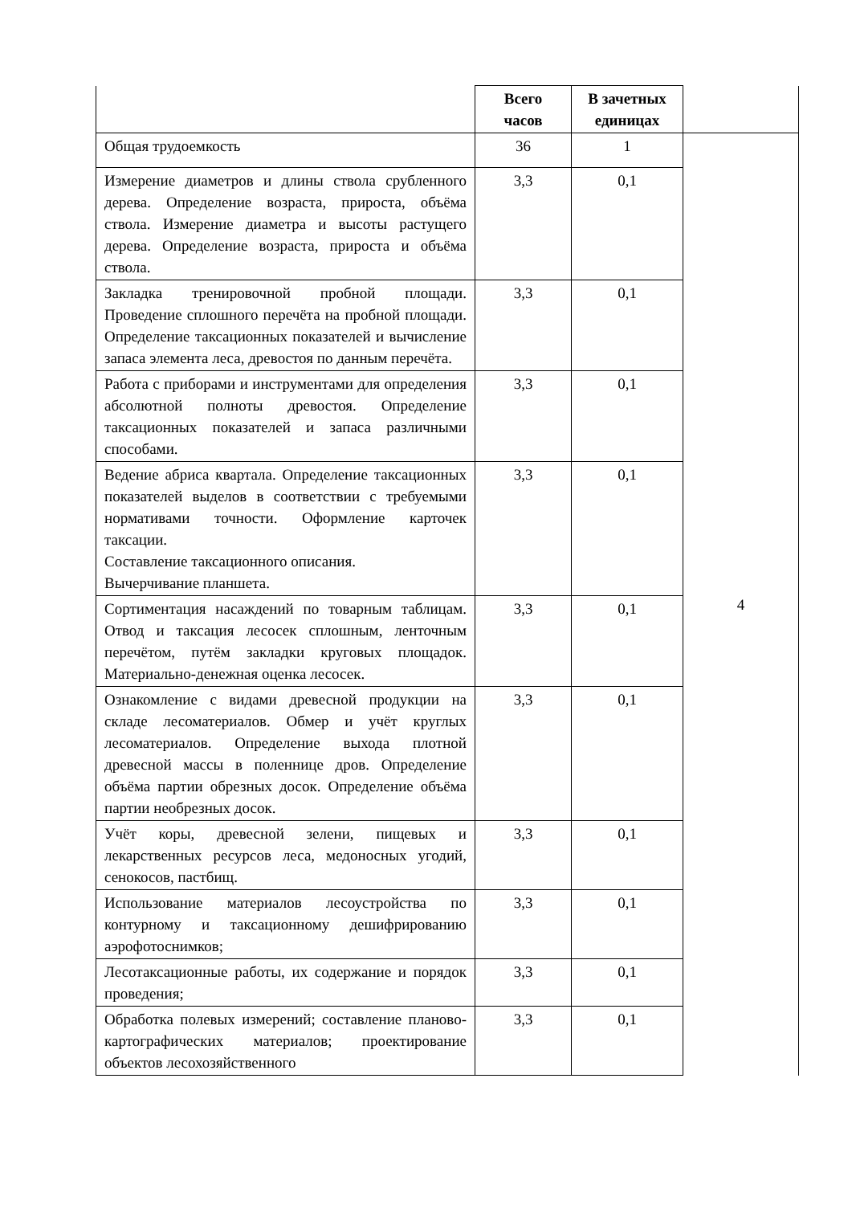| | Всего часов | В зачетных единицах | |
| --- | --- | --- | --- |
| Общая трудоемкость | 36 | 1 | 4 |
| Измерение диаметров и длины ствола срубленного дерева. Определение возраста, прироста, объёма ствола. Измерение диаметра и высоты растущего дерева. Определение возраста, прироста и объёма ствола. | 3,3 | 0,1 | |
| Закладка тренировочной пробной площади. Проведение сплошного перечёта на пробной площади. Определение таксационных показателей и вычисление запаса элемента леса, древостоя по данным перечёта. | 3,3 | 0,1 | |
| Работа с приборами и инструментами для определения абсолютной полноты древостоя. Определение таксационных показателей и запаса различными способами. | 3,3 | 0,1 | |
| Ведение абриса квартала. Определение таксационных показателей выделов в соответствии с требуемыми нормативами точности. Оформление карточек таксации. Составление таксационного описания. Вычерчивание планшета. | 3,3 | 0,1 | |
| Сортиментация насаждений по товарным таблицам. Отвод и таксация лесосек сплошным, ленточным перечётом, путём закладки круговых площадок. Материально-денежная оценка лесосек. | 3,3 | 0,1 | |
| Ознакомление с видами древесной продукции на складе лесоматериалов. Обмер и учёт круглых лесоматериалов. Определение выхода плотной древесной массы в поленнице дров. Определение объёма партии обрезных досок. Определение объёма партии необрезных досок. | 3,3 | 0,1 | |
| Учёт коры, древесной зелени, пищевых и лекарственных ресурсов леса, медоносных угодий, сенокосов, пастбищ. | 3,3 | 0,1 | |
| Использование материалов лесоустройства по контурному и таксационному дешифрированию аэрофотоснимков; | 3,3 | 0,1 | |
| Лесотаксационные работы, их содержание и порядок проведения; | 3,3 | 0,1 | |
| Обработка полевых измерений; составление планово-картографических материалов; проектирование объектов лесохозяйственного | 3,3 | 0,1 | |